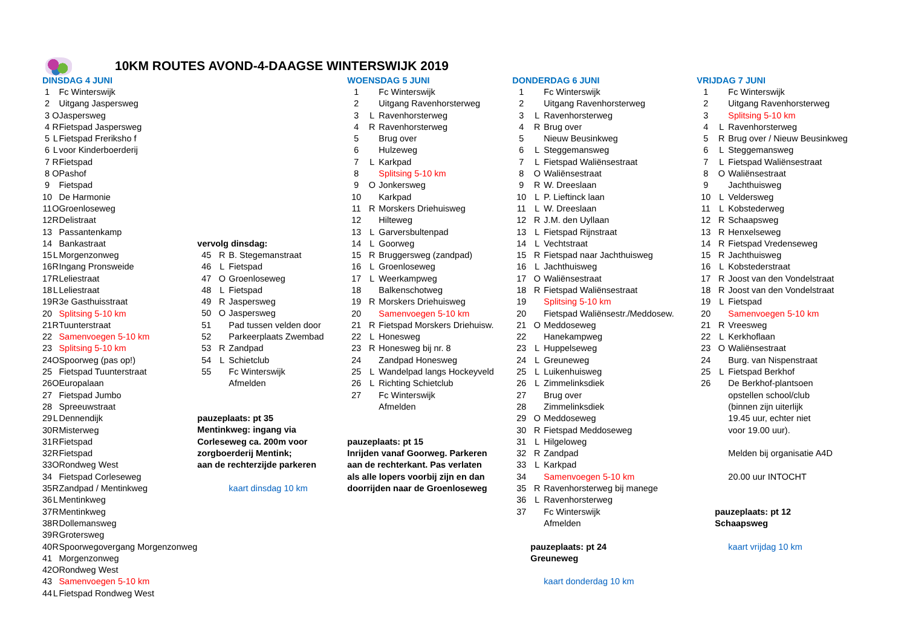10KM ROUTES AVOND-4-DAAGSE WINTERSWIJK 2019
| DINSDAG 4 JUNI | | |
| 1 | | Fc Winterswijk |
| 2 | | Uitgang Jaspersweg |
| 3 | O | Jaspersweg |
| 4 | R | Fietspad Jaspersweg |
| 5 | L | Fietspad Freriksho f |
| 6 | L | voor Kinderboerderij |
| 7 | R | Fietspad |
| 8 | O | Pashof |
| 9 | | Fietspad |
| 10 | | De Harmonie |
| 11 | O | Groenloseweg |
| 12 | R | Delistraat |
| 13 | | Passantenkamp |
| 14 | | Bankastraat |
| 15 | L | Morgenzonweg |
| 16 | R | Ingang Pronsweide |
| 17 | R | Leliestraat |
| 18 | L | Leliestraat |
| 19 | R | 3e Gasthuisstraat |
| 20 | | Splitsing 5-10 km |
| 21 | R | Tuunterstraat |
| 22 | | Samenvoegen 5-10 km |
| 23 | | Splitsing 5-10 km |
| 24 | O | Spoorweg (pas op!) |
| 25 | | Fietspad Tuunterstraat |
| 26 | O | Europalaan |
| 27 | | Fietspad Jumbo |
| 28 | | Spreeuwstraat |
| 29 | L | Dennendijk |
| 30 | R | Misterweg |
| 31 | R | Fietspad |
| 32 | R | Fietspad |
| 33 | O | Rondweg West |
| 34 | | Fietspad Corleseweg |
| 35 | R | Zandpad / Mentinkweg |
| 36 | L | Mentinkweg |
| 37 | R | Mentinkweg |
| 38 | R | Dollemansweg |
| 39 | R | Grotersweg |
| 40 | R | Spoorwegovergang Morgenzonweg |
| 41 | | Morgenzonweg |
| 42 | O | Rondweg West |
| 43 | | Samenvoegen 5-10 km |
| 44 | L | Fietspad Rondweg West |
| vervolg dinsdag: | | |
| 45 | R | B. Stegemanstraat |
| 46 | L | Fietspad |
| 47 | O | Groenloseweg |
| 48 | L | Fietspad |
| 49 | R | Jaspersweg |
| 50 | O | Jaspersweg |
| 51 | | Pad tussen velden door |
| 52 | | Parkeerplaats Zwembad |
| 53 | R | Zandpad |
| 54 | L | Schietclub |
| 55 | | Fc Winterswijk |
| | | Afmelden |
| pauzeplaats: pt 35 | | |
| Mentinkweg: ingang via | | |
| Corleseweg ca. 200m voor | | |
| zorgboerderij Mentink; | | |
| aan de rechterzijde parkeren | | |
| | | kaart dinsdag 10 km |
| WOENSDAG 5 JUNI | | |
| 1 | | Fc Winterswijk |
| 2 | | Uitgang Ravenhorsterweg |
| 3 | L | Ravenhorsterweg |
| 4 | R | Ravenhorsterweg |
| 5 | | Brug over |
| 6 | | Hulzeweg |
| 7 | L | Karkpad |
| 8 | | Splitsing 5-10 km |
| 9 | O | Jonkersweg |
| 10 | | Karkpad |
| 11 | R | Morskers Driehuisweg |
| 12 | | Hilteweg |
| 13 | L | Garversbultenpad |
| 14 | L | Goorweg |
| 15 | R | Bruggersweg (zandpad) |
| 16 | L | Groenloseweg |
| 17 | L | Weerkampweg |
| 18 | | Balkenschotweg |
| 19 | R | Morskers Driehuisweg |
| 20 | | Samenvoegen 5-10 km |
| 21 | R | Fietspad Morskers Driehuisw. |
| 22 | L | Honesweg |
| 23 | R | Honesweg bij nr. 8 |
| 24 | | Zandpad Honesweg |
| 25 | L | Wandelpad langs Hockeyveld |
| 26 | L | Richting Schietclub |
| 27 | | Fc Winterswijk |
| | | Afmelden |
| pauzeplaats: pt 15 | | |
| Inrijden vanaf Goorweg. Parkeren | | |
| aan de rechterkant. Pas verlaten | | |
| als alle lopers voorbij zijn en dan | | |
| doorrijden naar de Groenloseweg | | |
| DONDERDAG 6 JUNI | | |
| 1 | | Fc Winterswijk |
| 2 | | Uitgang Ravenhorsterweg |
| 3 | L | Ravenhorsterweg |
| 4 | R | Brug over |
| 5 | | Nieuw Beusinkweg |
| 6 | L | Steggemansweg |
| 7 | L | Fietspad Waliënsestraat |
| 8 | O | Waliënsestraat |
| 9 | R | W. Dreeslaan |
| 10 | L | P. Lieftinck laan |
| 11 | L | W. Dreeslaan |
| 12 | R | J.M. den Uyllaan |
| 13 | L | Fietspad Rijnstraat |
| 14 | L | Vechtstraat |
| 15 | R | Fietspad naar Jachthuisweg |
| 16 | L | Jachthuisweg |
| 17 | O | Waliënsestraat |
| 18 | R | Fietspad Waliënsestraat |
| 19 | | Splitsing 5-10 km |
| 20 | | Fietspad Waliënsestr./Meddosew. |
| 21 | O | Meddoseweg |
| 22 | | Hanekampweg |
| 23 | L | Huppelseweg |
| 24 | L | Greuneweg |
| 25 | L | Luikenhuisweg |
| 26 | L | Zimmelinksdiek |
| 27 | | Brug over |
| 28 | | Zimmelinksdiek |
| 29 | O | Meddoseweg |
| 30 | R | Fietspad Meddoseweg |
| 31 | L | Hilgeloweg |
| 32 | R | Zandpad |
| 33 | L | Karkpad |
| 34 | | Samenvoegen 5-10 km |
| 35 | R | Ravenhorsterweg bij manege |
| 36 | L | Ravenhorsterweg |
| 37 | | Fc Winterswijk |
| | | Afmelden |
| | pauzeplaats: pt 24 | |
| | Greuneweg | |
| | | kaart donderdag 10 km |
| VRIJDAG 7 JUNI | | |
| 1 | | Fc Winterswijk |
| 2 | | Uitgang Ravenhorsterweg |
| 3 | | Splitsing 5-10 km |
| 4 | L | Ravenhorsterweg |
| 5 | R | Brug over / Nieuw Beusinkweg |
| 6 | L | Steggemansweg |
| 7 | L | Fietspad Waliënsestraat |
| 8 | O | Waliënsestraat |
| 9 | | Jachthuisweg |
| 10 | L | Veldersweg |
| 11 | L | Kobstederweg |
| 12 | R | Schaapsweg |
| 13 | R | Henxelseweg |
| 14 | R | Fietspad Vredenseweg |
| 15 | R | Jachthuisweg |
| 16 | L | Kobstederstraat |
| 17 | R | Joost van den Vondelstraat |
| 18 | R | Joost van den Vondelstraat |
| 19 | L | Fietspad |
| 20 | | Samenvoegen 5-10 km |
| 21 | R | Vreesweg |
| 22 | L | Kerkhoflaan |
| 23 | O | Waliënsestraat |
| 24 | | Burg. van Nispenstraat |
| 25 | L | Fietspad Berkhof |
| 26 | | De Berkhof-plantsoen |
| | | opstellen school/club |
| | | (binnen zijn uiterlijk |
| | | 19.45 uur, echter niet |
| | | voor 19.00 uur). |
| | | Melden bij organisatie A4D |
| | | 20.00 uur INTOCHT |
| | pauzeplaats: pt 12 | |
| | Schaapsweg | |
| | | kaart vrijdag 10 km |